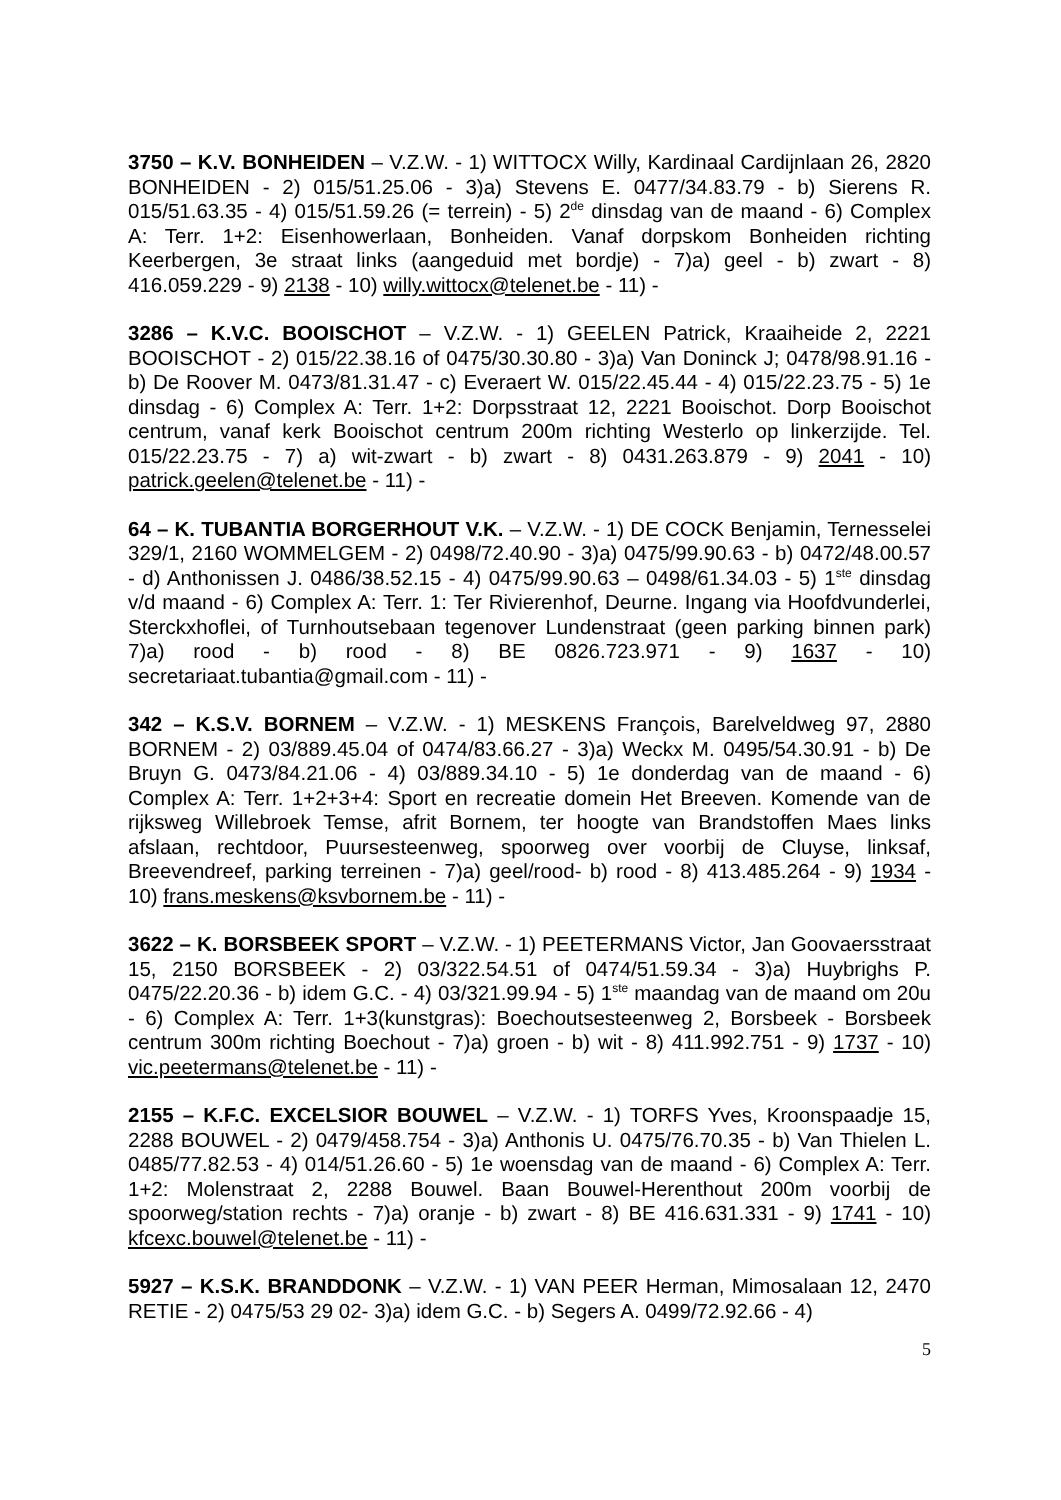3750 – K.V. BONHEIDEN – V.Z.W. - 1) WITTOCX Willy, Kardinaal Cardijnlaan 26, 2820 BONHEIDEN - 2) 015/51.25.06 - 3)a) Stevens E. 0477/34.83.79 - b) Sierens R. 015/51.63.35 - 4) 015/51.59.26 (= terrein) - 5) 2<sup>de</sup> dinsdag van de maand - 6) Complex A: Terr. 1+2: Eisenhowerlaan, Bonheiden. Vanaf dorpskom Bonheiden richting Keerbergen, 3e straat links (aangeduid met bordje) - 7)a) geel - b) zwart - 8) 416.059.229 - 9) 2138 - 10) willy.wittocx@telenet.be - 11) -
3286 – K.V.C. BOOISCHOT – V.Z.W. - 1) GEELEN Patrick, Kraaiheide 2, 2221 BOOISCHOT - 2) 015/22.38.16 of 0475/30.30.80 - 3)a) Van Doninck J; 0478/98.91.16 - b) De Roover M. 0473/81.31.47 - c) Everaert W. 015/22.45.44 - 4) 015/22.23.75 - 5) 1e dinsdag - 6) Complex A: Terr. 1+2: Dorpsstraat 12, 2221 Booischot. Dorp Booischot centrum, vanaf kerk Booischot centrum 200m richting Westerlo op linkerzijde. Tel. 015/22.23.75 - 7) a) wit-zwart - b) zwart - 8) 0431.263.879 - 9) 2041 - 10) patrick.geelen@telenet.be - 11) -
64 – K. TUBANTIA BORGERHOUT V.K. – V.Z.W. - 1) DE COCK Benjamin, Ternesselei 329/1, 2160 WOMMELGEM - 2) 0498/72.40.90 - 3)a) 0475/99.90.63 - b) 0472/48.00.57 - d) Anthonissen J. 0486/38.52.15 - 4) 0475/99.90.63 – 0498/61.34.03 - 5) 1<sup>ste</sup> dinsdag v/d maand - 6) Complex A: Terr. 1: Ter Rivierenhof, Deurne. Ingang via Hoofdvunderlei, Sterckxhoflei, of Turnhoutsebaan tegenover Lundenstraat (geen parking binnen park) 7)a) rood - b) rood - 8) BE 0826.723.971 - 9) 1637 - 10) secretariaat.tubantia@gmail.com - 11) -
342 – K.S.V. BORNEM – V.Z.W. - 1) MESKENS François, Barelveldweg 97, 2880 BORNEM - 2) 03/889.45.04 of 0474/83.66.27 - 3)a) Weckx M. 0495/54.30.91 - b) De Bruyn G. 0473/84.21.06 - 4) 03/889.34.10 - 5) 1e donderdag van de maand - 6) Complex A: Terr. 1+2+3+4: Sport en recreatie domein Het Breeven. Komende van de rijksweg Willebroek Temse, afrit Bornem, ter hoogte van Brandstoffen Maes links afslaan, rechtdoor, Puursesteenweg, spoorweg over voorbij de Cluyse, linksaf, Breevendreef, parking terreinen - 7)a) geel/rood- b) rood - 8) 413.485.264 - 9) 1934 - 10) frans.meskens@ksvbornem.be - 11) -
3622 – K. BORSBEEK SPORT – V.Z.W. - 1) PEETERMANS Victor, Jan Goovaersstraat 15, 2150 BORSBEEK - 2) 03/322.54.51 of 0474/51.59.34 - 3)a) Huybrighs P. 0475/22.20.36 - b) idem G.C. - 4) 03/321.99.94 - 5) 1<sup>ste</sup> maandag van de maand om 20u - 6) Complex A: Terr. 1+3(kunstgras): Boechoutsesteenweg 2, Borsbeek - Borsbeek centrum 300m richting Boechout - 7)a) groen - b) wit - 8) 411.992.751 - 9) 1737 - 10) vic.peetermans@telenet.be - 11) -
2155 – K.F.C. EXCELSIOR BOUWEL – V.Z.W. - 1) TORFS Yves, Kroonspaadje 15, 2288 BOUWEL - 2) 0479/458.754 - 3)a) Anthonis U. 0475/76.70.35 - b) Van Thielen L. 0485/77.82.53 - 4) 014/51.26.60 - 5) 1e woensdag van de maand - 6) Complex A: Terr. 1+2: Molenstraat 2, 2288 Bouwel. Baan Bouwel-Herenthout 200m voorbij de spoorweg/station rechts - 7)a) oranje - b) zwart - 8) BE 416.631.331 - 9) 1741 - 10) kfcexc.bouwel@telenet.be - 11) -
5927 – K.S.K. BRANDDONK – V.Z.W. - 1) VAN PEER Herman, Mimosalaan 12, 2470 RETIE - 2) 0475/53 29 02- 3)a) idem G.C. - b) Segers A. 0499/72.92.66 - 4)
5